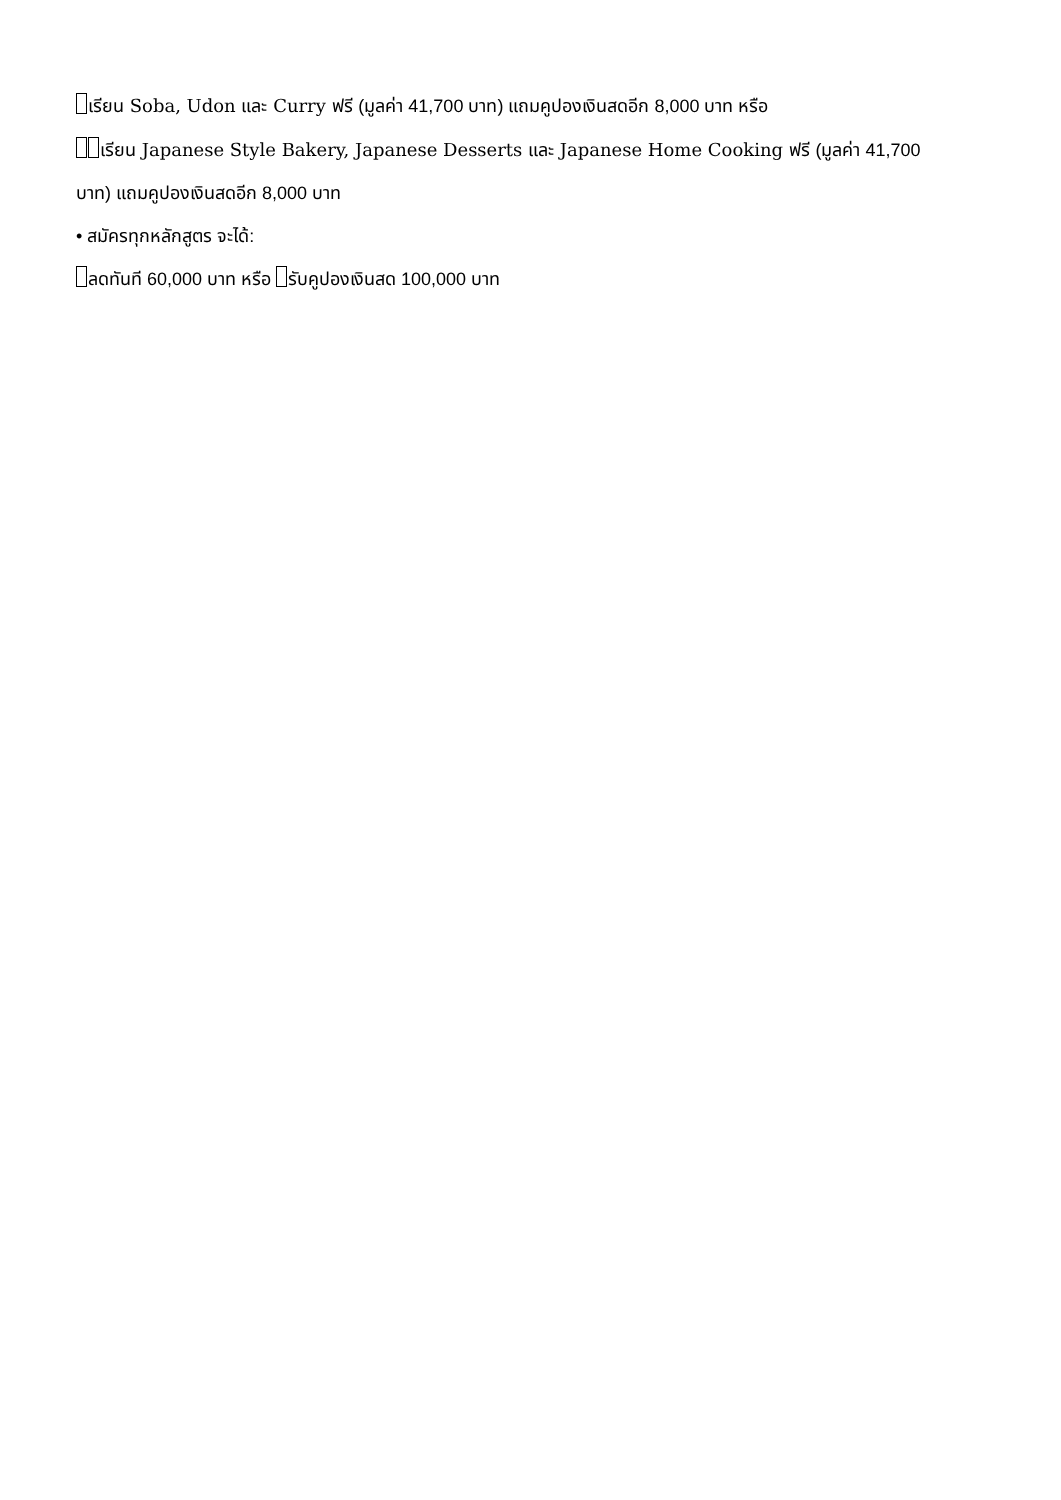เรียน Soba, Udon และ Curry ฟรี (มูลค่า 41,700 บาท) แถมคูปองเงินสดอีก 8,000 บาท หรือ
เรียน Japanese Style Bakery, Japanese Desserts และ Japanese Home Cooking ฟรี (มูลค่า 41,700
บาท) แถมคูปองเงินสดอีก 8,000 บาท
• สมัครทุกหลักสูตร จะได้:
ลดทันที 60,000 บาท หรือ รับคูปองเงินสด 100,000 บาท